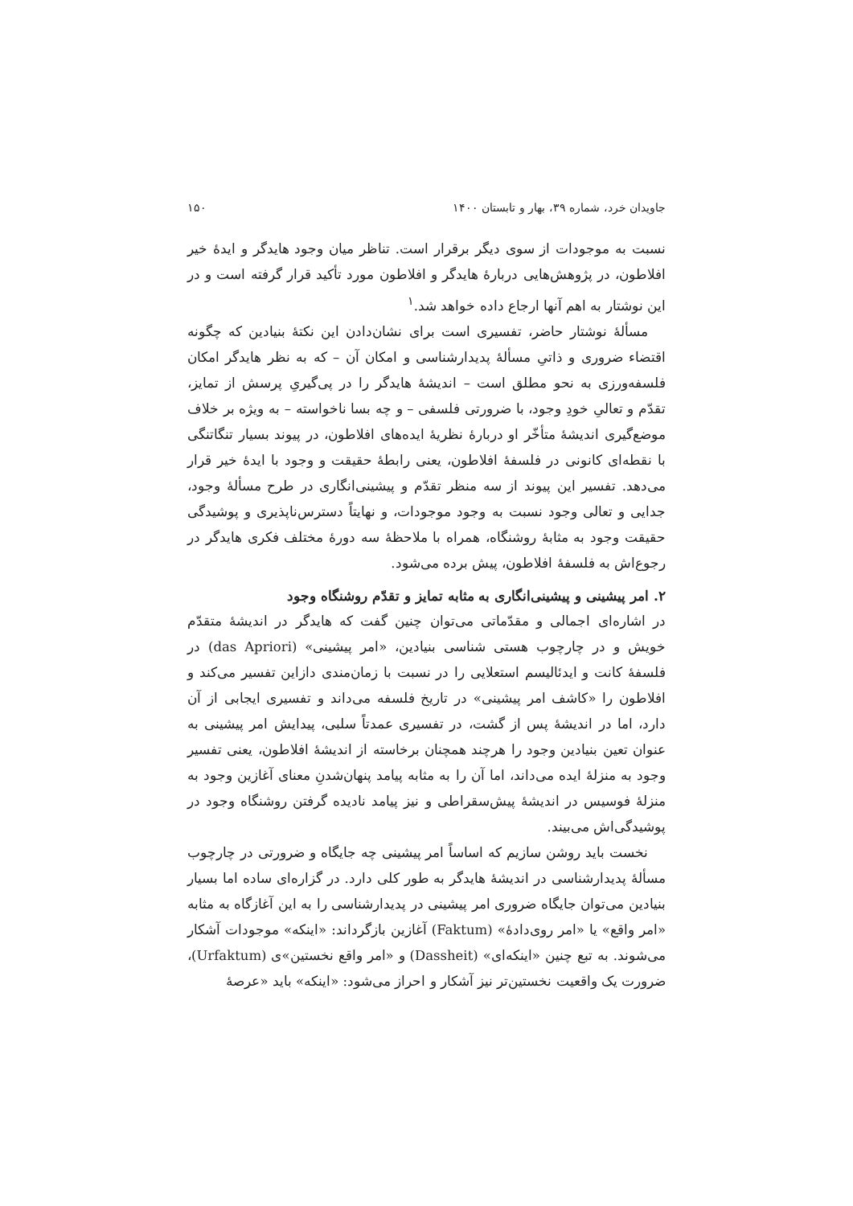جاویدان خرد، شماره ۳۹، بهار و تابستان ۱۴۰۰ ۱۵۰
نسبت به موجودات از سوی دیگر برقرار است. تناظر میان وجود هایدگر و ایدهٔ خیر افلاطون، در پژوهش‌هایی دربارهٔ هایدگر و افلاطون مورد تأکید قرار گرفته است و در این نوشتار به اهم آنها ارجاع داده خواهد شد.<sup>۱</sup>
مسألهٔ نوشتار حاضر، تفسیری است برای نشان‌دادن این نکتهٔ بنیادین که چگونه اقتضاء ضروری و ذاتیِ مسألهٔ پدیدارشناسی و امکان آن – که به نظر هایدگر امکان فلسفه‌ورزی به نحو مطلق است – اندیشهٔ هایدگر را در پی‌گیریِ پرسش از تمایز، تقدّم و تعالیِ خودِ وجود، با ضرورتی فلسفی – و چه بسا ناخواسته – به ویژه بر خلاف موضع‌گیری اندیشهٔ متأخّر او دربارهٔ نظریهٔ ایده‌های افلاطون، در پیوند بسیار تنگاتنگی با نقطه‌ای کانونی در فلسفهٔ افلاطون، یعنی رابطهٔ حقیقت و وجود با ایدهٔ خیر قرار می‌دهد. تفسیر این پیوند از سه منظر تقدّم و پیشینی‌انگاری در طرح مسألهٔ وجود، جدایی و تعالی وجود نسبت به وجود موجودات، و نهایتاً دسترس‌ناپذیری و پوشیدگی حقیقت وجود به مثابهٔ روشنگاه، همراه با ملاحظهٔ سه دورهٔ مختلف فکری هایدگر در رجوع‌اش به فلسفهٔ افلاطون، پیش برده می‌شود.
۲. امر پیشینی و پیشینی‌انگاری به مثابه تمایز و تقدّم روشنگاه وجود
در اشاره‌ای اجمالی و مقدّماتی می‌توان چنین گفت که هایدگر در اندیشهٔ متقدّم خویش و در چارچوب هستی شناسی بنیادین، «امر پیشینی» (das Apriori) در فلسفهٔ کانت و ایدئالیسم استعلایی را در نسبت با زمان‌مندی دازاین تفسیر می‌کند و افلاطون را «کاشف امر پیشینی» در تاریخ فلسفه می‌داند و تفسیری ایجابی از آن دارد، اما در اندیشهٔ پس از گشت، در تفسیری عمدتاً سلبی، پیدایش امر پیشینی به عنوان تعین بنیادین وجود را هرچند همچنان برخاسته از اندیشهٔ افلاطون، یعنی تفسیر وجود به منزلهٔ ایده می‌داند، اما آن را به مثابه پیامد پنهان‌شدنِ معنای آغازین وجود به منزلهٔ فوسیس در اندیشهٔ پیش‌سقراطی و نیز پیامد نادیده گرفتن روشنگاه وجود در پوشیدگی‌اش می‌بیند.
نخست باید روشن سازیم که اساساً امر پیشینی چه جایگاه و ضرورتی در چارچوب مسألهٔ پدیدارشناسی در اندیشهٔ هایدگر به طور کلی دارد. در گزاره‌ای ساده اما بسیار بنیادین می‌توان جایگاه ضروری امر پیشینی در پدیدارشناسی را به این آغازگاه به مثابه «امر واقع» یا «امر روی‌دادهٔ» (Faktum) آغازین بازگرداند: «اینکه» موجودات آشکار می‌شوند. به تبع چنین «اینکه‌ای» (Dassheit) و «امر واقع نخستین»ی (Urfaktum)، ضرورت یک واقعیت نخستین‌تر نیز آشکار و احراز می‌شود: «اینکه» باید «عرصهٔ